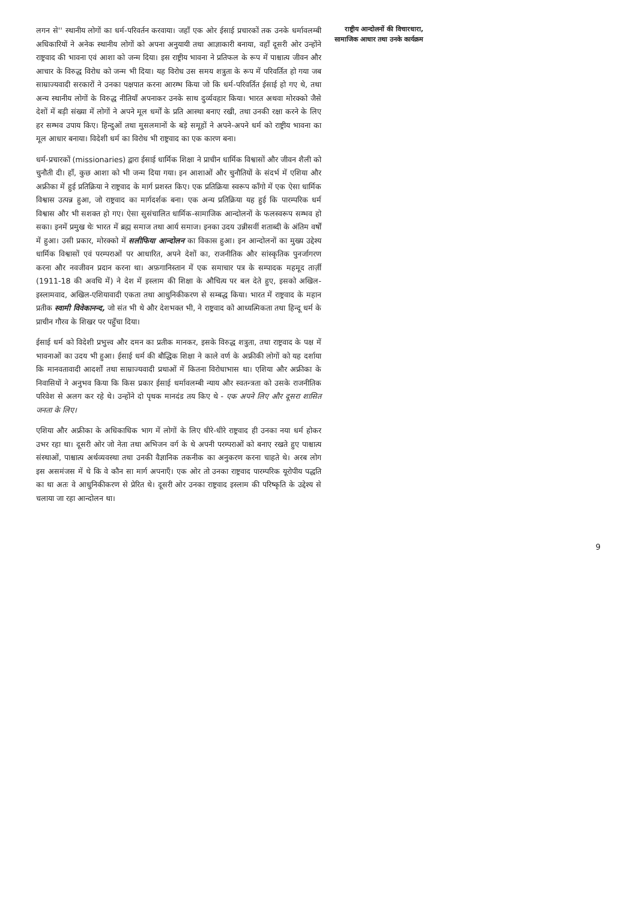लगन से'' स्थानीय लोगों का धर्म-परिवर्तन करवाया। जहाँ एक ओर ईसाई प्रचारकों तक उनके धर्मावलम्बी अधिकारियों ने अनेक स्थानीय लोगों को अपना अनुयायी तथा आज्ञाकारी बनाया, वहाँ दूसरी ओर उन्होंने राष्ट्रवाद की भावना एवं आशा को जन्म दिया। इस राष्ट्रीय भावना ने प्रतिफल के रूप में पाश्चात्य जीवन और आचार के विरुद्ध विरोध को जन्म भी दिया। यह विरोध उस समय शत्रुता के रूप में परिवर्तित हो गया जब साम्राज्यवादी सरकारों ने उनका पक्षपात करना आरम्भ किया जो कि धर्म-परिवर्तित ईसाई हो गए थे, तथा अन्य स्थानीय लोगों के विरुद्ध नीतियाँ अपनाकर उनके साथ दुर्व्यवहार किया। भारत अथवा मोरक्को जैसे देशों में बड़ी संख्या में लोगों ने अपने मूल धर्मों के प्रति आस्था बनाए रखी, तथा उनकी रक्षा करने के लिए हर सम्भव उपाय किए। हिन्दुओं तथा मुसलमानों के बड़े समूहों ने अपने-अपने धर्म को राष्ट्रीय भावना का मूल आधार बनाया। विदेशी धर्म का विरोध भी राष्ट्रवाद का एक कारण बना।
धर्म-प्रचारकों (missionaries) द्वारा ईसाई धार्मिक शिक्षा ने प्राचीन धार्मिक विश्वासों और जीवन शैली को चुनौती दी। हाँ, कुछ आशा को भी जन्म दिया गया। इन आशाओं और चुनौतियों के संदर्भ में एशिया और अफ्रीका में हुई प्रतिक्रिया ने राष्ट्रवाद के मार्ग प्रशस्त किए। एक प्रतिक्रिया स्वरूप काँगो में एक ऐसा धार्मिक विश्वास उत्पन्न हुआ, जो राष्ट्रवाद का मार्गदर्शक बना। एक अन्य प्रतिक्रिया यह हुई कि पारम्परिक धर्म विश्वास और भी सशक्त हो गए। ऐसा सुसंचालित धार्मिक-सामाजिक आन्दोलनों के फलस्वरूप सम्भव हो सका। इनमें प्रमुख थेः भारत में ब्रह्म समाज तथा आर्य समाज। इनका उदय उन्नीसवीं शताब्दी के अंतिम वर्षों में हुआ। उसी प्रकार, मोरक्को में सलीफिया आन्दोलन का विकास हुआ। इन आन्दोलनों का मुख्य उद्देश्य धार्मिक विश्वासों एवं परम्पराओं पर आधारित, अपने देशों का, राजनीतिक और सांस्कृतिक पुनर्जागरण करना और नवजीवन प्रदान करना था। अफ़गानिस्तान में एक समाचार पत्र के सम्पादक महमूद तार्ज़ी (1911-18 की अवधि में) ने देश में इस्लाम की शिक्षा के औचित्य पर बल देते हुए, इसको अखिल-इस्लामवाद, अखिल-एशियावादी एकता तथा आधुनिकीकरण से सम्बद्ध किया। भारत में राष्ट्रवाद के महान प्रतीक स्वामी विवेकानन्द, जो संत भी थे और देशभक्त भी, ने राष्ट्रवाद को आध्यत्मिकता तथा हिन्दू धर्म के प्राचीन गौरव के शिखर पर पहुँचा दिया।
ईसाई धर्म को विदेशी प्रभुत्त्व और दमन का प्रतीक मानकर, इसके विरुद्ध शत्रुता, तथा राष्ट्रवाद के पक्ष में भावनाओं का उदय भी हुआ। ईसाई धर्म की बौद्धिक शिक्षा ने काले वर्ण के अफ्रीकी लोगों को यह दर्शाया कि मानवतावादी आदर्शों तथा साम्राज्यवादी प्रथाओं में कितना विरोधाभास था। एशिया और अफ्रीका के निवासियों ने अनुभव किया कि किस प्रकार ईसाई धर्मावलम्बी न्याय और स्वतन्त्रता को उसके राजनीतिक परिवेश से अलग कर रहे थे। उन्होंने दो पृथक मानदंड तय किए थे - एक अपने लिए और दूसरा शासित जनता के लिए।
एशिया और अफ्रीका के अधिकाधिक भाग में लोगों के लिए धीरे-धीरे राष्ट्रवाद ही उनका नया धर्म होकर उभर रहा था। दूसरी ओर जो नेता तथा अभिजन वर्ग के थे अपनी परम्पराओं को बनाए रखते हुए पाश्चात्य संस्थाओं, पाश्चात्य अर्थव्यवस्था तथा उनकी वैज्ञानिक तकनीक का अनुकरण करना चाहते थे। अरब लोग इस असमंजस में थे कि वे कौन सा मार्ग अपनाएँ। एक ओर तो उनका राष्ट्रवाद पारम्परिक यूरोपीय पद्धति का था अतः वे आधुनिकीकरण से प्रेरित थे। दूसरी ओर उनका राष्ट्रवाद इस्लाम की परिष्कृति के उद्देश्य से चलाया जा रहा आन्दोलन था।
राष्ट्रीय आन्दोलनों की विचारधारा, सामाजिक आधार तथा उनके कार्यक्रम
9